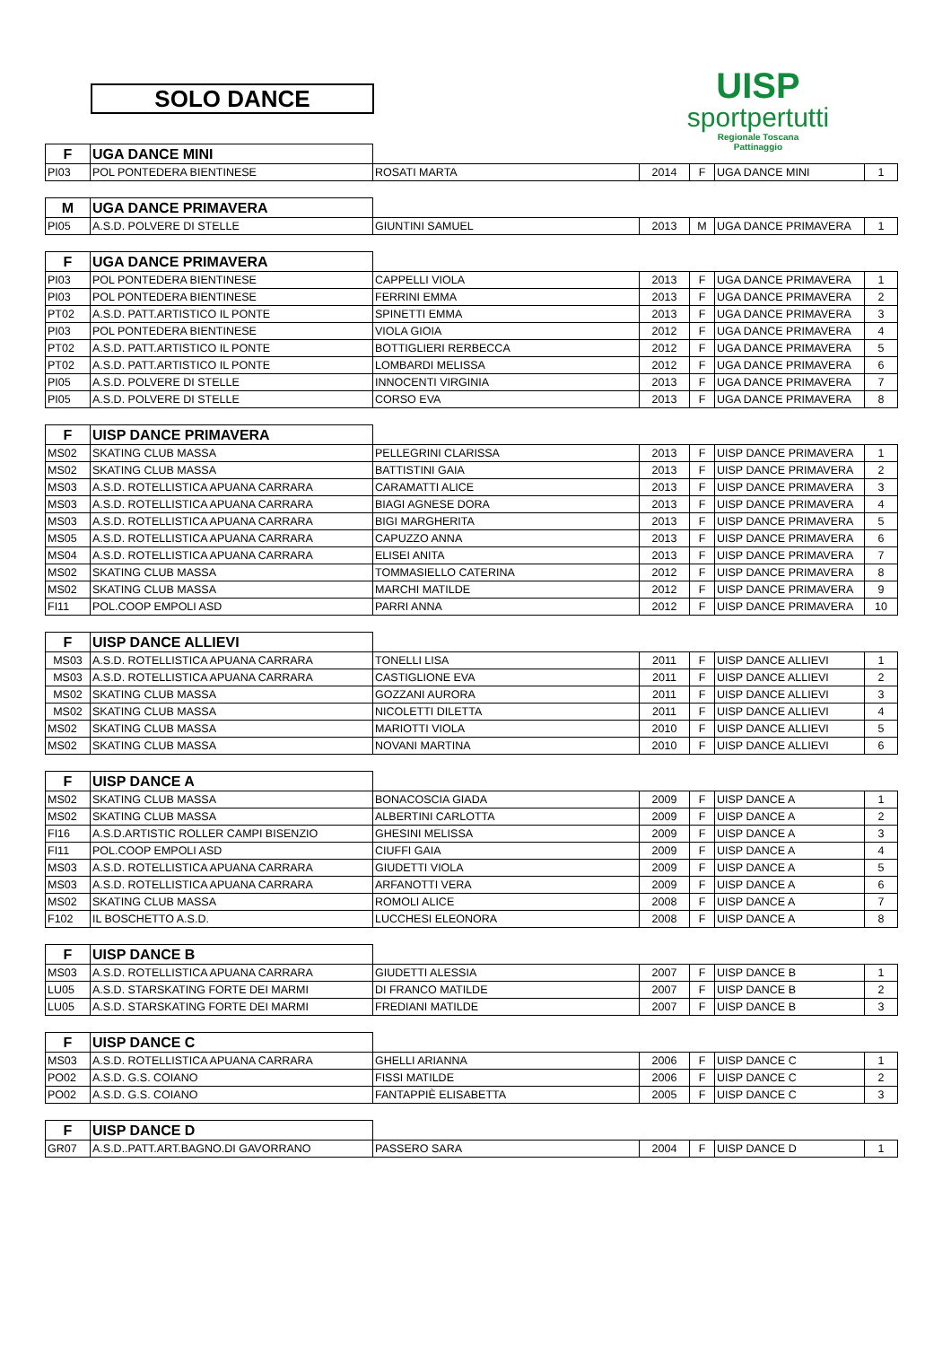SOLO DANCE
UISP
sportpertutti
Regionale Toscana
Pattinaggio
| F | UGA DANCE MINI | | | | | |
| PI03 | POL PONTEDERA BIENTINESE | ROSATI MARTA | 2014 | F | UGA DANCE MINI | 1 |
| M | UGA DANCE PRIMAVERA | | | | | |
| PI05 | A.S.D. POLVERE DI STELLE | GIUNTINI SAMUEL | 2013 | M | UGA DANCE PRIMAVERA | 1 |
| F | UGA DANCE PRIMAVERA | | | | | |
| PI03 | POL PONTEDERA BIENTINESE | CAPPELLI VIOLA | 2013 | F | UGA DANCE PRIMAVERA | 1 |
| PI03 | POL PONTEDERA BIENTINESE | FERRINI EMMA | 2013 | F | UGA DANCE PRIMAVERA | 2 |
| PT02 | A.S.D. PATT.ARTISTICO IL PONTE | SPINETTI EMMA | 2013 | F | UGA DANCE PRIMAVERA | 3 |
| PI03 | POL PONTEDERA BIENTINESE | VIOLA GIOIA | 2012 | F | UGA DANCE PRIMAVERA | 4 |
| PT02 | A.S.D. PATT.ARTISTICO IL PONTE | BOTTIGLIERI RERBECCA | 2012 | F | UGA DANCE PRIMAVERA | 5 |
| PT02 | A.S.D. PATT.ARTISTICO IL PONTE | LOMBARDI MELISSA | 2012 | F | UGA DANCE PRIMAVERA | 6 |
| PI05 | A.S.D. POLVERE DI STELLE | INNOCENTI VIRGINIA | 2013 | F | UGA DANCE PRIMAVERA | 7 |
| PI05 | A.S.D. POLVERE DI STELLE | CORSO EVA | 2013 | F | UGA DANCE PRIMAVERA | 8 |
| F | UISP DANCE PRIMAVERA | | | | | |
| MS02 | SKATING CLUB MASSA | PELLEGRINI CLARISSA | 2013 | F | UISP DANCE PRIMAVERA | 1 |
| MS02 | SKATING CLUB MASSA | BATTISTINI GAIA | 2013 | F | UISP DANCE PRIMAVERA | 2 |
| MS03 | A.S.D. ROTELLISTICA APUANA CARRARA | CARAMATTI ALICE | 2013 | F | UISP DANCE PRIMAVERA | 3 |
| MS03 | A.S.D. ROTELLISTICA APUANA CARRARA | BIAGI AGNESE DORA | 2013 | F | UISP DANCE PRIMAVERA | 4 |
| MS03 | A.S.D. ROTELLISTICA APUANA CARRARA | BIGI MARGHERITA | 2013 | F | UISP DANCE PRIMAVERA | 5 |
| MS05 | A.S.D. ROTELLISTICA APUANA CARRARA | CAPUZZO ANNA | 2013 | F | UISP DANCE PRIMAVERA | 6 |
| MS04 | A.S.D. ROTELLISTICA APUANA CARRARA | ELISEI ANITA | 2013 | F | UISP DANCE PRIMAVERA | 7 |
| MS02 | SKATING CLUB MASSA | TOMMASIELLO CATERINA | 2012 | F | UISP DANCE PRIMAVERA | 8 |
| MS02 | SKATING CLUB MASSA | MARCHI MATILDE | 2012 | F | UISP DANCE PRIMAVERA | 9 |
| FI11 | POL.COOP EMPOLI ASD | PARRI ANNA | 2012 | F | UISP DANCE PRIMAVERA | 10 |
| F | UISP DANCE ALLIEVI | | | | | |
| MS03 | A.S.D. ROTELLISTICA APUANA CARRARA | TONELLI LISA | 2011 | F | UISP DANCE ALLIEVI | 1 |
| MS03 | A.S.D. ROTELLISTICA APUANA CARRARA | CASTIGLIONE EVA | 2011 | F | UISP DANCE ALLIEVI | 2 |
| MS02 | SKATING CLUB MASSA | GOZZANI AURORA | 2011 | F | UISP DANCE ALLIEVI | 3 |
| MS02 | SKATING CLUB MASSA | NICOLETTI DILETTA | 2011 | F | UISP DANCE ALLIEVI | 4 |
| MS02 | SKATING CLUB MASSA | MARIOTTI VIOLA | 2010 | F | UISP DANCE ALLIEVI | 5 |
| MS02 | SKATING CLUB MASSA | NOVANI MARTINA | 2010 | F | UISP DANCE ALLIEVI | 6 |
| F | UISP DANCE A | | | | | |
| MS02 | SKATING CLUB MASSA | BONACOSCIA GIADA | 2009 | F | UISP DANCE A | 1 |
| MS02 | SKATING CLUB MASSA | ALBERTINI CARLOTTA | 2009 | F | UISP DANCE A | 2 |
| FI16 | A.S.D.ARTISTIC ROLLER CAMPI BISENZIO | GHESINI MELISSA | 2009 | F | UISP DANCE A | 3 |
| FI11 | POL.COOP EMPOLI ASD | CIUFFI GAIA | 2009 | F | UISP DANCE A | 4 |
| MS03 | A.S.D. ROTELLISTICA APUANA CARRARA | GIUDETTI VIOLA | 2009 | F | UISP DANCE A | 5 |
| MS03 | A.S.D. ROTELLISTICA APUANA CARRARA | ARFANOTTI VERA | 2009 | F | UISP DANCE A | 6 |
| MS02 | SKATING CLUB MASSA | ROMOLI ALICE | 2008 | F | UISP DANCE A | 7 |
| F102 | IL BOSCHETTO A.S.D. | LUCCHESI ELEONORA | 2008 | F | UISP DANCE A | 8 |
| F | UISP DANCE B | | | | | |
| MS03 | A.S.D. ROTELLISTICA APUANA CARRARA | GIUDETTI ALESSIA | 2007 | F | UISP DANCE B | 1 |
| LU05 | A.S.D. STARSKATING FORTE DEI MARMI | DI FRANCO MATILDE | 2007 | F | UISP DANCE B | 2 |
| LU05 | A.S.D. STARSKATING FORTE DEI MARMI | FREDIANI MATILDE | 2007 | F | UISP DANCE B | 3 |
| F | UISP DANCE C | | | | | |
| MS03 | A.S.D. ROTELLISTICA APUANA CARRARA | GHELLI ARIANNA | 2006 | F | UISP DANCE C | 1 |
| PO02 | A.S.D. G.S. COIANO | FISSI MATILDE | 2006 | F | UISP DANCE C | 2 |
| PO02 | A.S.D. G.S. COIANO | FANTAPPIÈ ELISABETTA | 2005 | F | UISP DANCE C | 3 |
| F | UISP DANCE D | | | | | |
| GR07 | A.S.D..PATT.ART.BAGNO.DI GAVORRANO | PASSERO SARA | 2004 | F | UISP DANCE D | 1 |